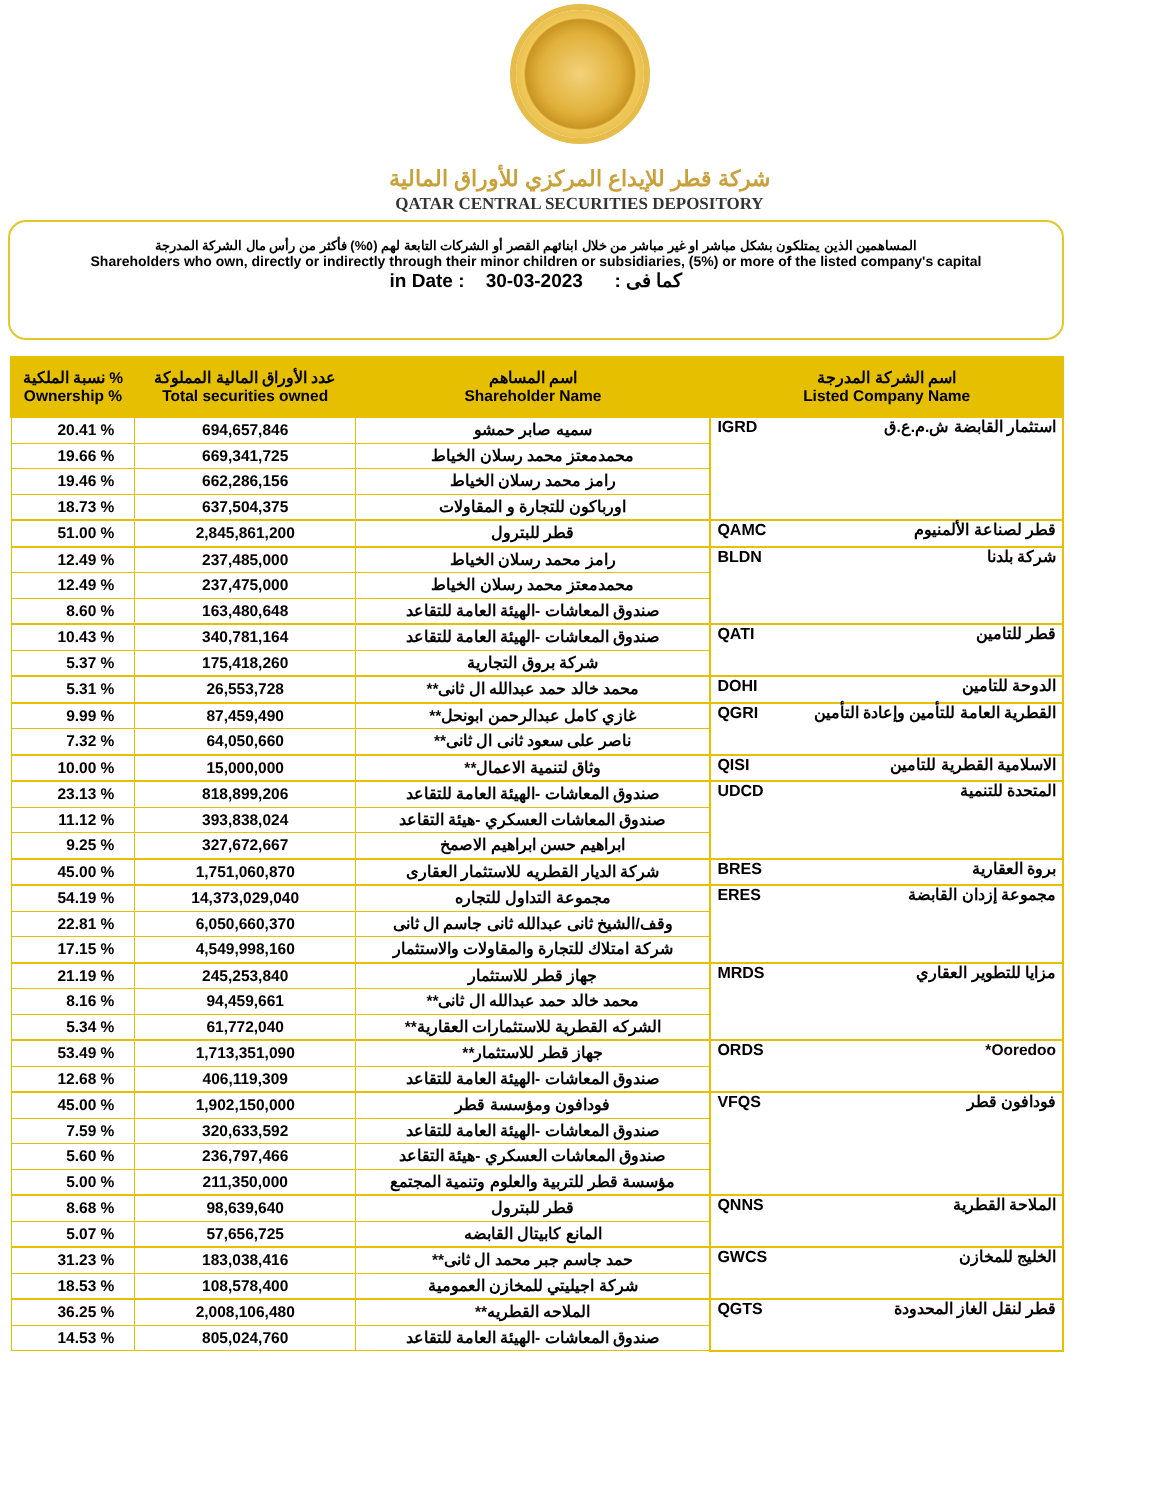شركة قطر للإيداع المركزي للأوراق المالية
QATAR CENTRAL SECURITIES DEPOSITORY
المساهمين الذين يمتلكون بشكل مباشر او غير مباشر من خلال ابنائهم القصر أو الشركات التابعة لهم (٥%) فأكثر من رأس مال الشركة المدرجة
Shareholders who own, directly or indirectly through their minor children or subsidiaries, (5%) or more of the listed company's capital
in Date : 30-03-2023 كما فى :
| نسبة الملكية % Ownership % | عدد الأوراق المالية المملوكة Total securities owned | اسم المساهم Shareholder Name | اسم الشركة المدرجة Listed Company Name |
| --- | --- | --- | --- |
| 20.41 % | 694,657,846 | سميه صابر حمشو | IGRD استثمار القابضة ش.م.ع.ق |
| 19.66 % | 669,341,725 | محمدمعتز محمد رسلان الخياط | |
| 19.46 % | 662,286,156 | رامز محمد رسلان الخياط | |
| 18.73 % | 637,504,375 | اورباكون للتجارة و المقاولات | |
| 51.00 % | 2,845,861,200 | قطر للبترول | QAMC قطر لصناعة الألمنيوم |
| 12.49 % | 237,485,000 | رامز محمد رسلان الخياط | BLDN شركة بلدنا |
| 12.49 % | 237,475,000 | محمدمعتز محمد رسلان الخياط | |
| 8.60 % | 163,480,648 | صندوق المعاشات -الهيئة العامة للتقاعد | |
| 10.43 % | 340,781,164 | صندوق المعاشات -الهيئة العامة للتقاعد | QATI قطر للتامين |
| 5.37 % | 175,418,260 | شركة بروق التجارية | |
| 5.31 % | 26,553,728 | محمد خالد حمد عبدالله ال ثانى** | DOHI الدوحة للتامين |
| 9.99 % | 87,459,490 | غازي كامل عبدالرحمن ابونحل** | QGRI القطرية العامة للتأمين وإعادة التأمين |
| 7.32 % | 64,050,660 | ناصر على سعود ثانى ال ثانى** | |
| 10.00 % | 15,000,000 | وثاق لتنمية الاعمال** | QISI الاسلامية القطرية للتامين |
| 23.13 % | 818,899,206 | صندوق المعاشات -الهيئة العامة للتقاعد | UDCD المتحدة للتنمية |
| 11.12 % | 393,838,024 | صندوق المعاشات العسكري -هيئة التقاعد | |
| 9.25 % | 327,672,667 | ابراهيم حسن ابراهيم الاصمخ | |
| 45.00 % | 1,751,060,870 | شركة الديار القطريه للاستثمار العقارى | BRES بروة العقارية |
| 54.19 % | 14,373,029,040 | مجموعة التداول للتجاره | ERES مجموعة إزدان القابضة |
| 22.81 % | 6,050,660,370 | وقف/الشيخ ثانى عبدالله ثانى جاسم ال ثانى | |
| 17.15 % | 4,549,998,160 | شركة امتلاك للتجارة والمقاولات والاستثمار | |
| 21.19 % | 245,253,840 | جهاز قطر للاستثمار | MRDS مزايا للتطوير العقاري |
| 8.16 % | 94,459,661 | محمد خالد حمد عبدالله ال ثانى** | |
| 5.34 % | 61,772,040 | الشركه القطرية للاستثمارات العقارية** | |
| 53.49 % | 1,713,351,090 | جهاز قطر للاستثمار** | ORDS Ooredoo* |
| 12.68 % | 406,119,309 | صندوق المعاشات -الهيئة العامة للتقاعد | |
| 45.00 % | 1,902,150,000 | فودافون ومؤسسة قطر | VFQS فودافون قطر |
| 7.59 % | 320,633,592 | صندوق المعاشات -الهيئة العامة للتقاعد | |
| 5.60 % | 236,797,466 | صندوق المعاشات العسكري -هيئة التقاعد | |
| 5.00 % | 211,350,000 | مؤسسة قطر للتربية والعلوم وتنمية المجتمع | |
| 8.68 % | 98,639,640 | قطر للبترول | QNNS الملاحة القطرية |
| 5.07 % | 57,656,725 | المانع كابيتال القابضه | |
| 31.23 % | 183,038,416 | حمد جاسم جبر محمد ال ثانى** | GWCS الخليج للمخازن |
| 18.53 % | 108,578,400 | شركة اجيليتي للمخازن العمومية | |
| 36.25 % | 2,008,106,480 | الملاحه القطريه** | QGTS قطر لنقل الغاز المحدودة |
| 14.53 % | 805,024,760 | صندوق المعاشات -الهيئة العامة للتقاعد | |